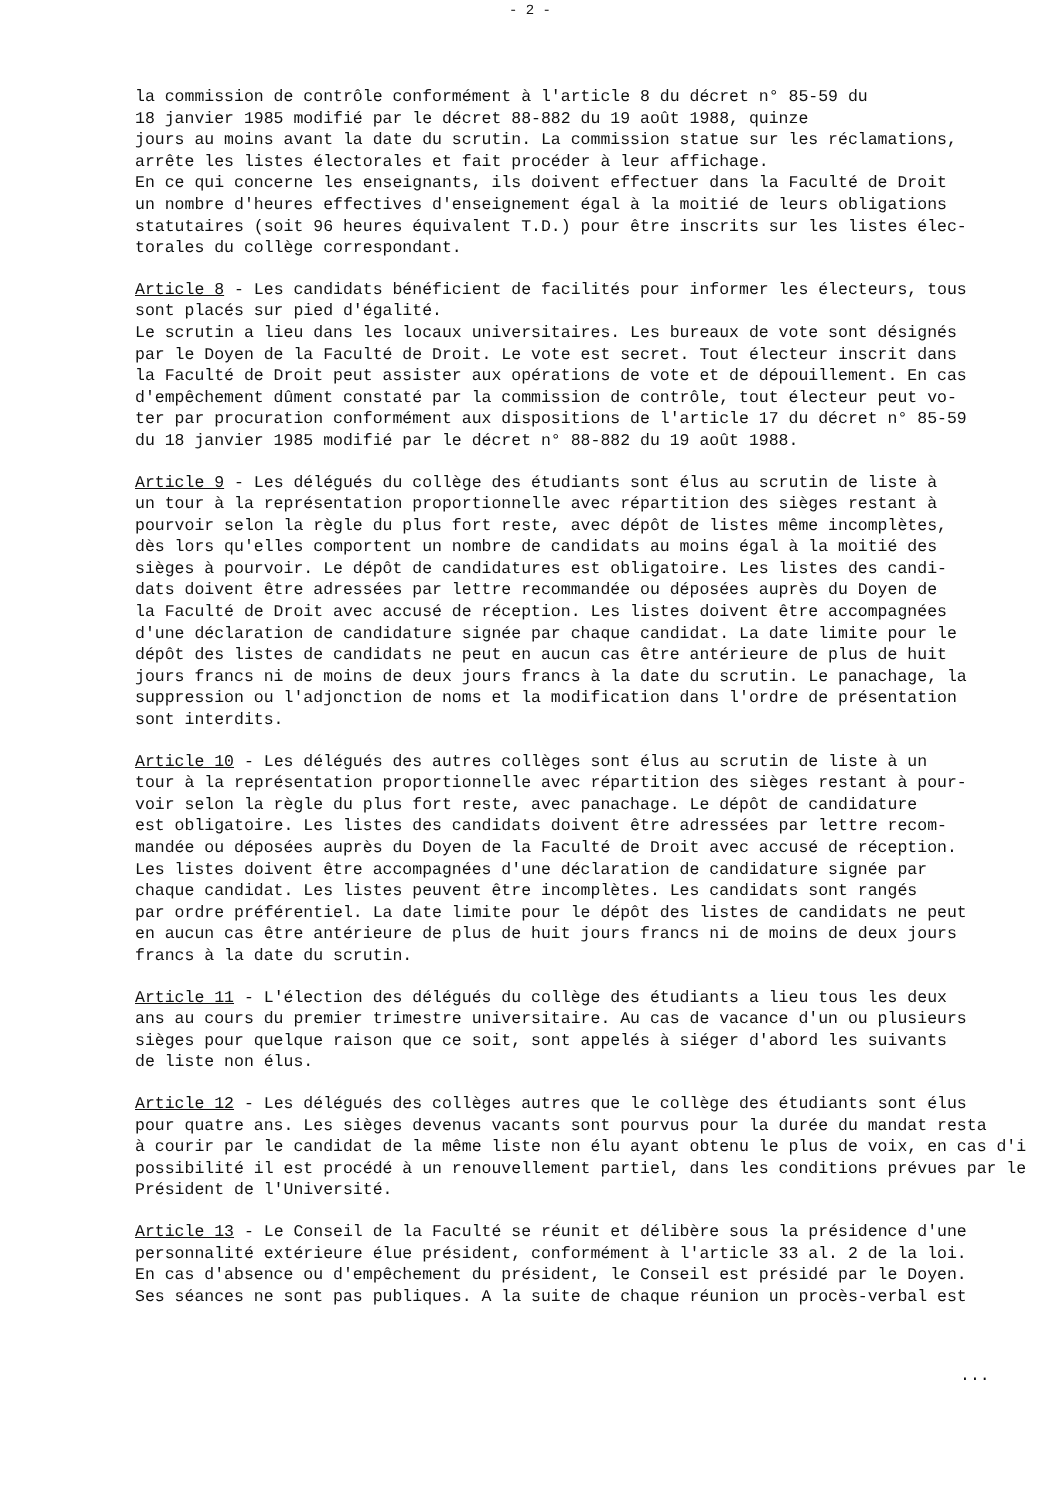- 2 -
la commission de contrôle conformément à l'article 8 du décret n° 85-59 du
18 janvier 1985 modifié par le décret 88-882 du 19 août 1988, quinze
jours au moins avant la date du scrutin. La commission statue sur les réclamations,
arrête les listes électorales et fait procéder à leur affichage.
En ce qui concerne les enseignants, ils doivent effectuer dans la Faculté de Droit
un nombre d'heures effectives d'enseignement égal à la moitié de leurs obligations
statutaires (soit 96 heures équivalent T.D.) pour être inscrits sur les listes élec-
torales du collège correspondant.
Article 8 - Les candidats bénéficient de facilités pour informer les électeurs, tous
sont placés sur pied d'égalité.
Le scrutin a lieu dans les locaux universitaires. Les bureaux de vote sont désignés
par le Doyen de la Faculté de Droit. Le vote est secret. Tout électeur inscrit dans
la Faculté de Droit peut assister aux opérations de vote et de dépouillement. En cas
d'empêchement dûment constaté par la commission de contrôle, tout électeur peut vo-
ter par procuration conformément aux dispositions de l'article 17 du décret n° 85-59
du 18 janvier 1985 modifié par le décret n° 88-882 du 19 août 1988.
Article 9 - Les délégués du collège des étudiants sont élus au scrutin de liste à
un tour à la représentation proportionnelle avec répartition des sièges restant à
pourvoir selon la règle du plus fort reste, avec dépôt de listes même incomplètes,
dès lors qu'elles comportent un nombre de candidats au moins égal à la moitié des
sièges à pourvoir. Le dépôt de candidatures est obligatoire. Les listes des candi-
dats doivent être adressées par lettre recommandée ou déposées auprès du Doyen de
la Faculté de Droit avec accusé de réception. Les listes doivent être accompagnées
d'une déclaration de candidature signée par chaque candidat. La date limite pour le
dépôt des listes de candidats ne peut en aucun cas être antérieure de plus de huit
jours francs ni de moins de deux jours francs à la date du scrutin. Le panachage, la
suppression ou l'adjonction de noms et la modification dans l'ordre de présentation
sont interdits.
Article 10 - Les délégués des autres collèges sont élus au scrutin de liste à un
tour à la représentation proportionnelle avec répartition des sièges restant à pour-
voir selon la règle du plus fort reste, avec panachage. Le dépôt de candidature
est obligatoire. Les listes des candidats doivent être adressées par lettre recom-
mandée ou déposées auprès du Doyen de la Faculté de Droit avec accusé de réception.
Les listes doivent être accompagnées d'une déclaration de candidature signée par
chaque candidat. Les listes peuvent être incomplètes. Les candidats sont rangés
par ordre préférentiel. La date limite pour le dépôt des listes de candidats ne peut
en aucun cas être antérieure de plus de huit jours francs ni de moins de deux jours
francs à la date du scrutin.
Article 11 - L'élection des délégués du collège des étudiants a lieu tous les deux
ans au cours du premier trimestre universitaire. Au cas de vacance d'un ou plusieurs
sièges pour quelque raison que ce soit, sont appelés à siéger d'abord les suivants
de liste non élus.
Article 12 - Les délégués des collèges autres que le collège des étudiants sont élus
pour quatre ans. Les sièges devenus vacants sont pourvus pour la durée du mandat resta
à courir par le candidat de la même liste non élu ayant obtenu le plus de voix, en cas d'i
possibilité il est procédé à un renouvellement partiel, dans les conditions prévues par le
Président de l'Université.
Article 13 - Le Conseil de la Faculté se réunit et délibère sous la présidence d'une
personnalité extérieure élue président, conformément à l'article 33 al. 2 de la loi.
En cas d'absence ou d'empêchement du président, le Conseil est présidé par le Doyen.
Ses séances ne sont pas publiques. A la suite de chaque réunion un procès-verbal est
...